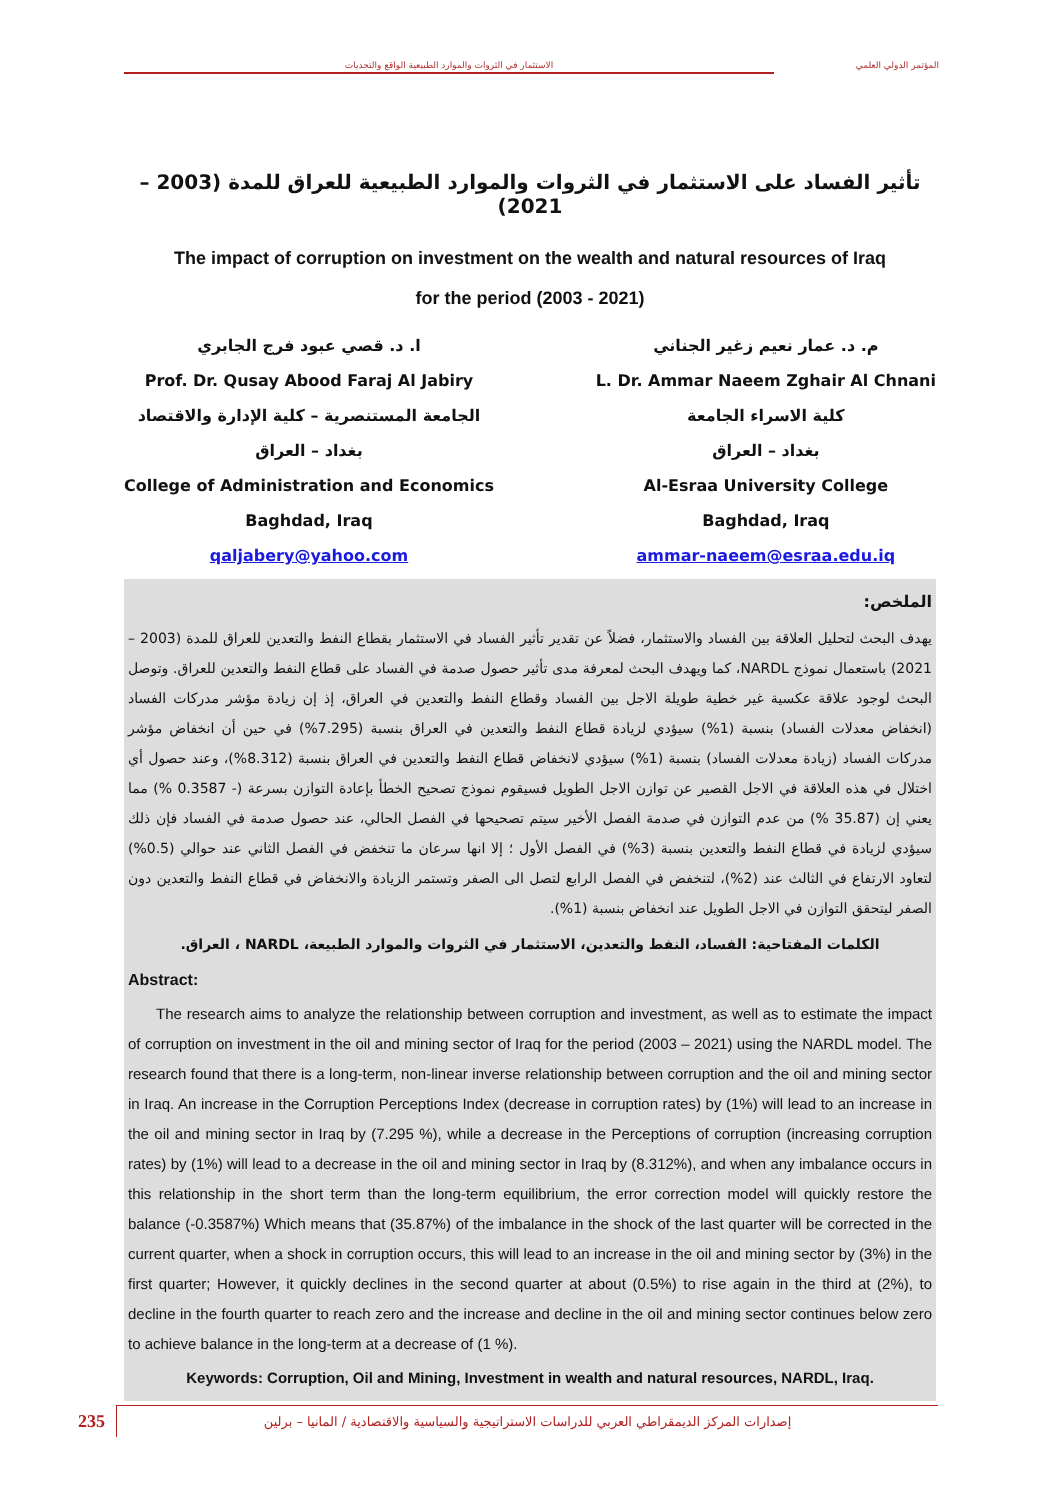الاستثمار في الثروات والموارد الطبيعية الواقع والتحديات المؤتمر الدولي العلمي
تأثير الفساد على الاستثمار في الثروات والموارد الطبيعية للعراق للمدة (2003 – 2021)
The impact of corruption on investment on the wealth and natural resources of Iraq
for the period (2003 - 2021)
ا. د. قصي عبود فرج الجابري
Prof. Dr. Qusay Abood Faraj Al Jabiry
الجامعة المستنصرية – كلية الإدارة والاقتصاد
بغداد – العراق
College of Administration and Economics
Baghdad, Iraq
qaljabery@yahoo.com
م. د. عمار نعيم زغير الجناني
L. Dr. Ammar Naeem Zghair Al Chnani
كلية الاسراء الجامعة
بغداد – العراق
Al-Esraa University College
Baghdad, Iraq
ammar-naeem@esraa.edu.iq
الملخص:
يهدف البحث لتحليل العلاقة بين الفساد والاستثمار، فضلاً عن تقدير تأثير الفساد في الاستثمار بقطاع النفط والتعدين للعراق للمدة (2003 – 2021) باستعمال نموذج NARDL، كما ويهدف البحث لمعرفة مدى تأثير حصول صدمة في الفساد على قطاع النفط والتعدين للعراق. وتوصل البحث لوجود علاقة عكسية غير خطية طويلة الاجل بين الفساد وقطاع النفط والتعدين في العراق، إذ إن زيادة مؤشر مدركات الفساد (انخفاض معدلات الفساد) بنسبة (1%) سيؤدي لزيادة قطاع النفط والتعدين في العراق بنسبة (7.295%) في حين أن انخفاض مؤشر مدركات الفساد (زيادة معدلات الفساد) بنسبة (1%) سيؤدي لانخفاض قطاع النفط والتعدين في العراق بنسبة (8.312%)، وعند حصول أي اختلال في هذه العلاقة في الاجل القصير عن توازن الاجل الطويل فسيقوم نموذج تصحيح الخطأ بإعادة التوازن بسرعة (- 0.3587 %) مما يعني إن (35.87 %) من عدم التوازن في صدمة الفصل الأخير سيتم تصحيحها في الفصل الحالي، عند حصول صدمة في الفساد فإن ذلك سيؤدي لزيادة في قطاع النفط والتعدين بنسبة (3%) في الفصل الأول ؛ إلا انها سرعان ما تنخفض في الفصل الثاني عند حوالي (0.5%) لتعاود الارتفاع في الثالث عند (2%)، لتنخفض في الفصل الرابع لتصل الى الصفر وتستمر الزيادة والانخفاض في قطاع النفط والتعدين دون الصفر ليتحقق التوازن في الاجل الطويل عند انخفاض بنسبة (1%).
الكلمات المفتاحية: الفساد، النفط والتعدين، الاستثمار في الثروات والموارد الطبيعة، NARDL ، العراق.
Abstract:
The research aims to analyze the relationship between corruption and investment, as well as to estimate the impact of corruption on investment in the oil and mining sector of Iraq for the period (2003 – 2021) using the NARDL model. The research found that there is a long-term, non-linear inverse relationship between corruption and the oil and mining sector in Iraq. An increase in the Corruption Perceptions Index (decrease in corruption rates) by (1%) will lead to an increase in the oil and mining sector in Iraq by (7.295 %), while a decrease in the Perceptions of corruption (increasing corruption rates) by (1%) will lead to a decrease in the oil and mining sector in Iraq by (8.312%), and when any imbalance occurs in this relationship in the short term than the long-term equilibrium, the error correction model will quickly restore the balance (-0.3587%) Which means that (35.87%) of the imbalance in the shock of the last quarter will be corrected in the current quarter, when a shock in corruption occurs, this will lead to an increase in the oil and mining sector by (3%) in the first quarter; However, it quickly declines in the second quarter at about (0.5%) to rise again in the third at (2%), to decline in the fourth quarter to reach zero and the increase and decline in the oil and mining sector continues below zero to achieve balance in the long-term at a decrease of (1 %).
Keywords: Corruption, Oil and Mining, Investment in wealth and natural resources, NARDL, Iraq.
235
إصدارات المركز الديمقراطي العربي للدراسات الاستراتيجية والسياسية والاقتصادية / المانيا – برلين